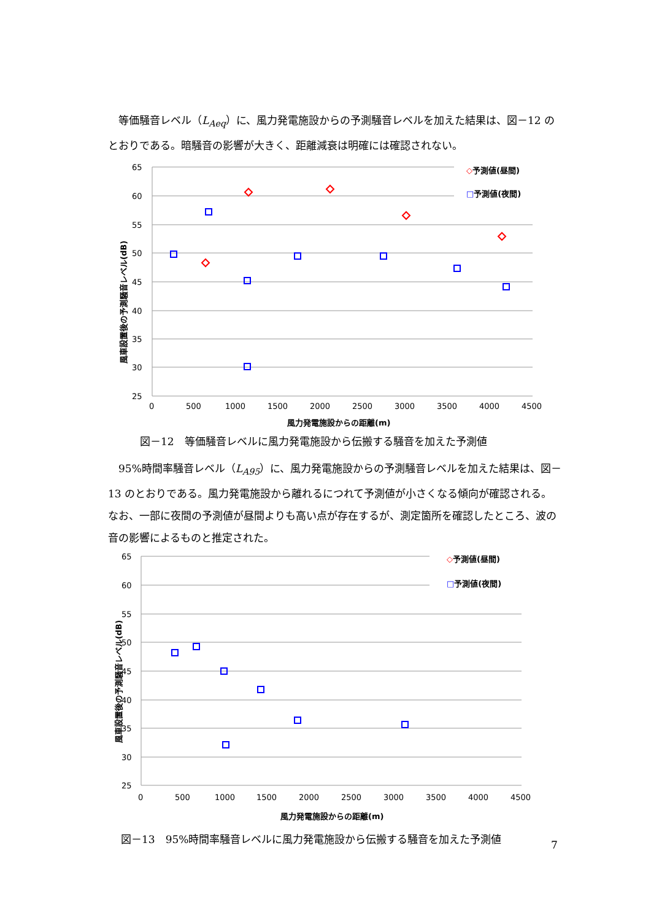等価騒音レベル（L<sub>Aeq</sub>）に、風力発電施設からの予測騒音レベルを加えた結果は、図－12 のとおりである。暗騒音の影響が大きく、距離減衰は明確には確認されない。
65
60
55
50
45
40
35
30
25
0
500
1000
1500
2000
2500
3000
3500
4000
4500
風力発電施設からの距離(m)
風車設置後の予測騒音レベル(dB)
◇予測値(昼間)
□予測値(夜間)
図－12　等価騒音レベルに風力発電施設から伝搬する騒音を加えた予測値
　95%時間率騒音レベル（L<sub>A95</sub>）に、風力発電施設からの予測騒音レベルを加えた結果は、図－13 のとおりである。風力発電施設から離れるにつれて予測値が小さくなる傾向が確認される。なお、一部に夜間の予測値が昼間よりも高い点が存在するが、測定箇所を確認したところ、波の音の影響によるものと推定された。
65
60
55
50
45
40
35
30
25
0
500
1000
1500
2000
2500
3000
3500
4000
4500
風力発電施設からの距離(m)
風車設置後の予測騒音レベル(dB)
◇予測値(昼間)
□予測値(夜間)
図－13　95%時間率騒音レベルに風力発電施設から伝搬する騒音を加えた予測値
7